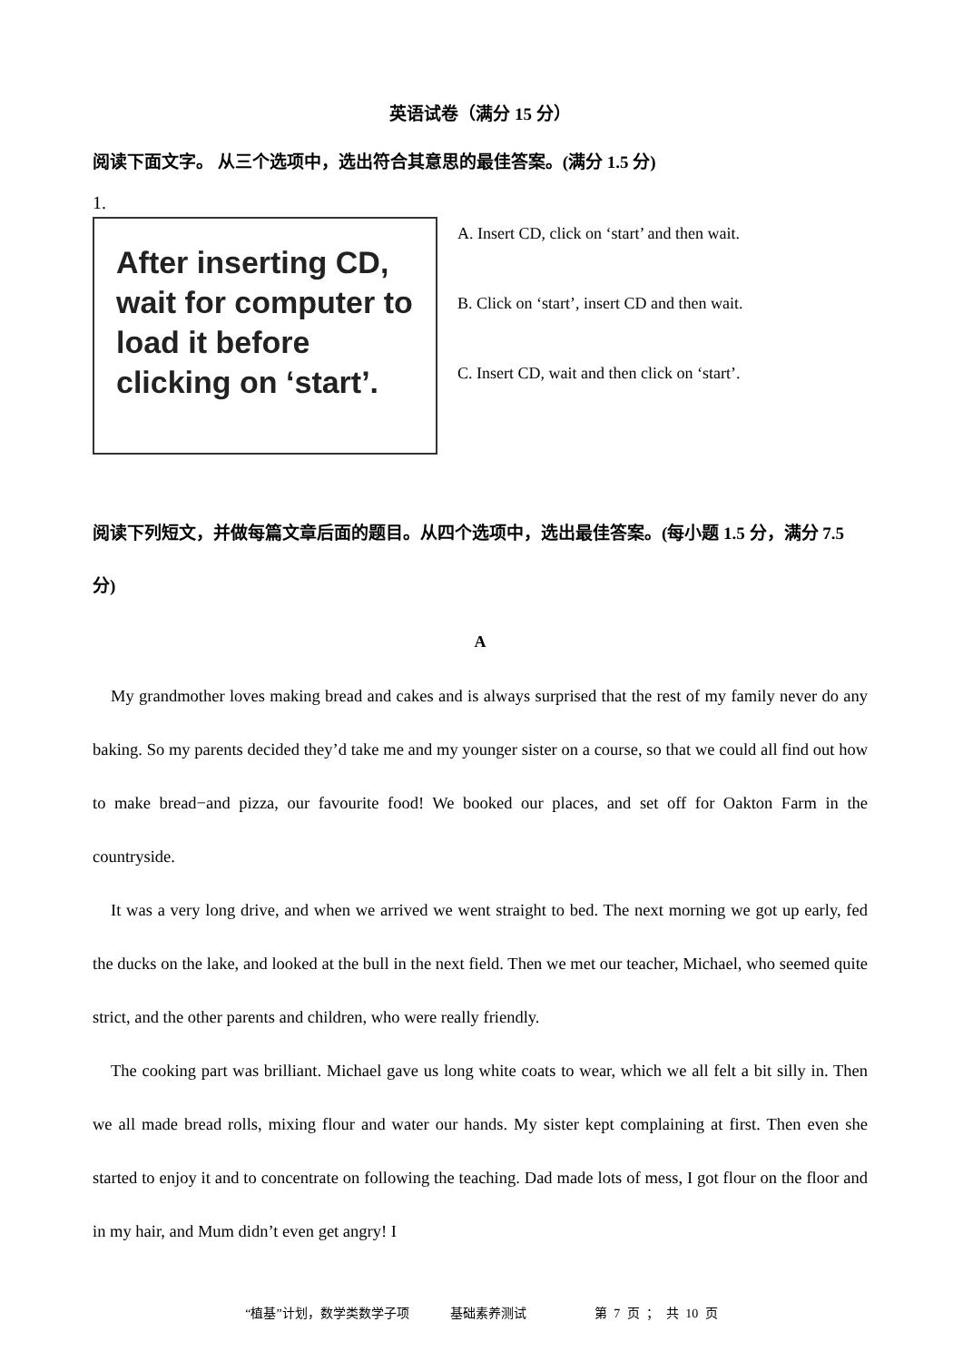英语试卷（满分 15 分）
阅读下面文字。 从三个选项中，选出符合其意思的最佳答案。(满分 1.5 分)
1.
After inserting CD, wait for computer to load it before clicking on ‘start’.
A. Insert CD, click on ‘start’ and then wait.
B. Click on ‘start’, insert CD and then wait.
C. Insert CD, wait and then click on ‘start’.
阅读下列短文，并做每篇文章后面的题目。从四个选项中，选出最佳答案。(每小题 1.5 分，满分 7.5 分)
A
My grandmother loves making bread and cakes and is always surprised that the rest of my family never do any baking. So my parents decided they’d take me and my younger sister on a course, so that we could all find out how to make bread−and pizza, our favourite food! We booked our places, and set off for Oakton Farm in the countryside.
It was a very long drive, and when we arrived we went straight to bed. The next morning we got up early, fed the ducks on the lake, and looked at the bull in the next field. Then we met our teacher, Michael, who seemed quite strict, and the other parents and children, who were really friendly.
The cooking part was brilliant. Michael gave us long white coats to wear, which we all felt a bit silly in. Then we all made bread rolls, mixing flour and water our hands. My sister kept complaining at first. Then even she started to enjoy it and to concentrate on following the teaching. Dad made lots of mess, I got flour on the floor and in my hair, and Mum didn’t even get angry! I
“植基”计划，数学类数学子项 基础素养测试 第 7 页 ； 共 10 页